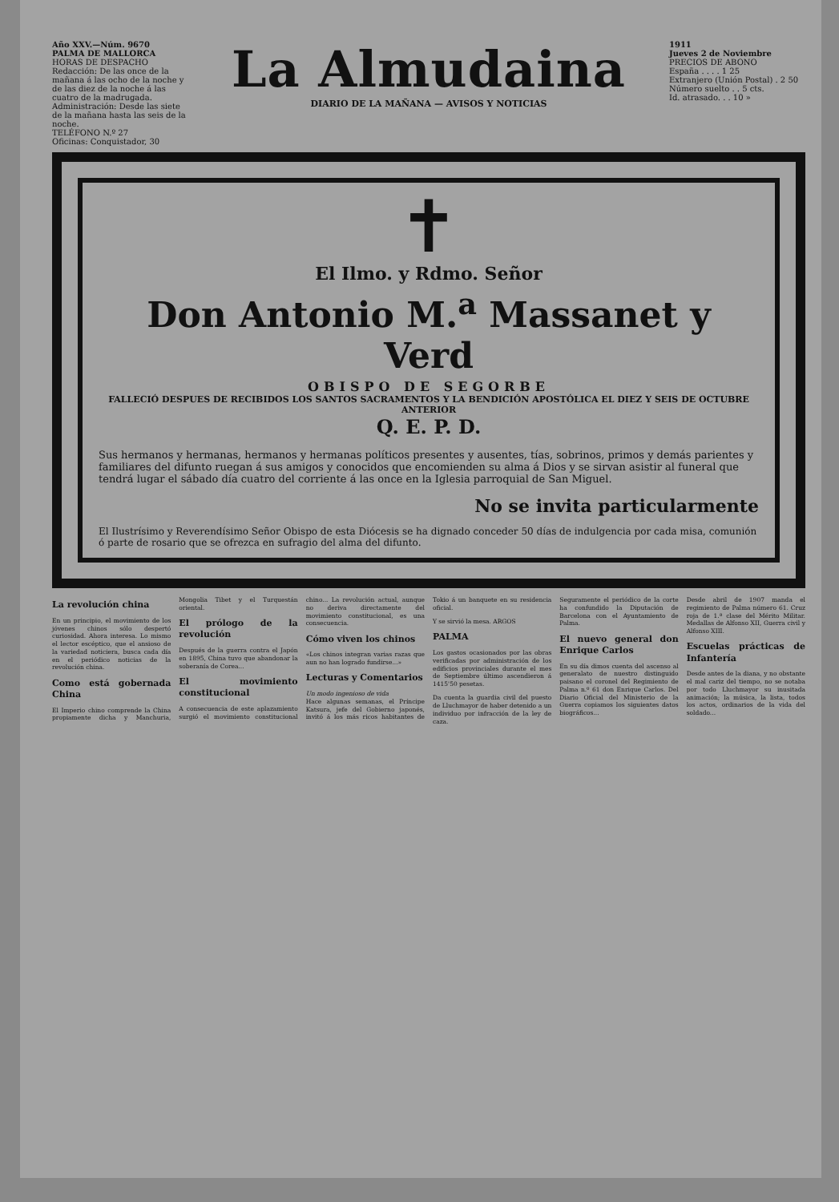Año XXV.—Núm. 9670
PALMA DE MALLORCA
HORAS DE DESPACHO
Redacción: De las once de la mañana á las ocho de la noche y de las diez de la noche á las cuatro de la madrugada.
Administración: Desde las siete de la mañana hasta las seis de la noche.
TELÉFONO N.º 27
Oficinas: Conquistador, 30
La Almudaina
DIARIO DE LA MAÑANA — AVISOS Y NOTICIAS
1911
Jueves 2 de Noviembre
PRECIOS DE ABONO
España . . . . 1 25
Extranjero (Unión Postal) . 2 50
Número suelto . . 5 cts.
Id. atrasado. . . 10 »
✝
El Ilmo. y Rdmo. Señor
Don Antonio M.<sup>a</sup> Massanet y Verd
OBISPO DE SEGORBE
FALLECIÓ DESPUES DE RECIBIDOS LOS SANTOS SACRAMENTOS Y LA BENDICIÓN APOSTÓLICA EL DIEZ Y SEIS DE OCTUBRE ANTERIOR
Q. E. P. D.
Sus hermanos y hermanas, hermanos y hermanas políticos presentes y ausentes, tías, sobrinos, primos y demás parientes y familiares del difunto ruegan á sus amigos y conocidos que encomienden su alma á Dios y se sirvan asistir al funeral que tendrá lugar el sábado día cuatro del corriente á las once en la Iglesia parroquial de San Miguel.
No se invita particularmente
El Ilustrísimo y Reverendísimo Señor Obispo de esta Diócesis se ha dignado conceder 50 días de indulgencia por cada misa, comunión ó parte de rosario que se ofrezca en sufragio del alma del difunto.
La revolución china
En un principio, el movimiento de los jóvenes chinos sólo despertó curiosidad. Ahora interesa. Lo mismo el lector escéptico, que el ansioso de la variedad noticiera, busca cada día en el periódico noticias de la revolución china.
Como está gobernada China
El Imperio chino comprende la China propiamente dicha y Manchuria, Mongolia Tibet y el Turquestán oriental.
El prólogo de la revolución
Después de la guerra contra el Japón en 1895, China tuvo que abandonar la soberanía de Corea...
El movimiento constitucional
A consecuencia de este aplazamiento surgió el movimiento constitucional chino... La revolución actual, aunque no deriva directamente del movimiento constitucional, es una consecuencia.
Cómo viven los chinos
«Los chinos integran varias razas que aun no han logrado fundirse...»
Lecturas y Comentarios
Un modo ingenioso de vida
Hace algunas semanas, el Príncipe Katsura, jefe del Gobierno japonés, invitó á los más ricos habitantes de Tokio á un banquete en su residencia oficial.
Y se sirvió la mesa. ARGOS
PALMA
Los gastos ocasionados por las obras verificadas por administración de los edificios provinciales durante el mes de Septiembre último ascendieron á 1415'50 pesetas.
Da cuenta la guardia civil del puesto de Lluchmayor de haber detenido a un individuo por infracción de la ley de caza.
Seguramente el periódico de la corte ha confundido la Diputación de Barcelona con el Ayuntamiento de Palma.
El nuevo general don Enrique Carlos
En su día dimos cuenta del ascenso al generalato de nuestro distinguido paisano el coronel del Regimiento de Palma n.º 61 don Enrique Carlos. Del Diario Oficial del Ministerio de la Guerra copiamos los siguientes datos biográficos...
Desde abril de 1907 manda el regimiento de Palma número 61. Cruz roja de 1.ª clase del Mérito Militar. Medallas de Alfonso XII, Guerra civil y Alfonso XIII.
Escuelas prácticas de Infantería
Desde antes de la diana, y no obstante el mal cariz del tiempo, no se notaba por todo Lluchmayor su inusitada animación; la música, la lista, todos los actos, ordinarios de la vida del soldado...